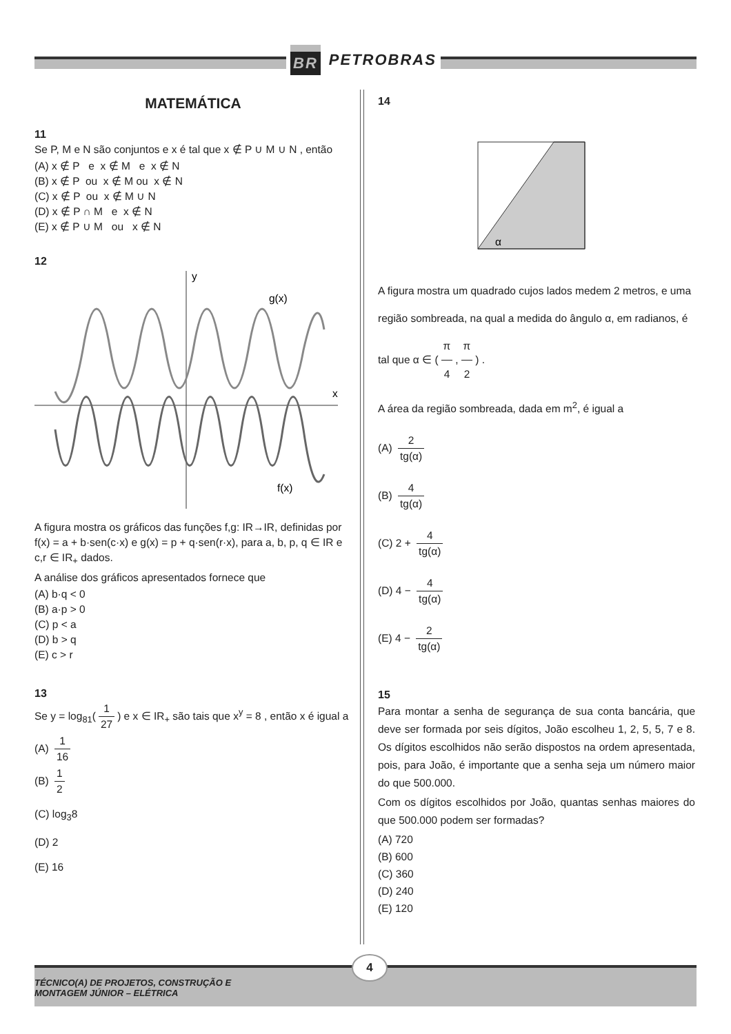BR PETROBRAS
MATEMÁTICA
11
Se P, M e N são conjuntos e x é tal que x ∉ P ∪ M ∪ N , então
(A) x ∉ P e x ∉ M e x ∉ N
(B) x ∉ P ou x ∉ M ou x ∉ N
(C) x ∉ P ou x ∉ M ∪ N
(D) x ∉ P ∩ M e x ∉ N
(E) x ∉ P ∪ M ou x ∉ N
12
y
x
g(x)
f(x)
A figura mostra os gráficos das funções f,g: IR→IR, definidas por f(x) = a + b·sen(c·x) e g(x) = p + q·sen(r·x), para a, b, p, q ∈ IR e c,r ∈ IR<sub>+</sub> dados.
A análise dos gráficos apresentados fornece que
(A) b·q < 0
(B) a·p > 0
(C) p < a
(D) b > q
(E) c > r
13
Se y = log<sub>81</sub>(1 27) e x ∈ IR<sub>+</sub> são tais que x<sup>y</sup> = 8 , então x é igual a
(A) 1 16
(B) 1 2
(C) log<sub>3</sub>8
(D) 2
(E) 16
14
α
A figura mostra um quadrado cujos lados medem 2 metros, e uma região sombreada, na qual a medida do ângulo α, em radianos, é tal que α ∈ (π 4, π 2) .
A área da região sombreada, dada em m<sup>2</sup>, é igual a
(A) 2 tg(α)
(B) 4 tg(α)
(C) 2 + 4 tg(α)
(D) 4 − 4 tg(α)
(E) 4 − 2 tg(α)
15
Para montar a senha de segurança de sua conta bancária, que deve ser formada por seis dígitos, João escolheu 1, 2, 5, 5, 7 e 8. Os dígitos escolhidos não serão dispostos na ordem apresentada, pois, para João, é importante que a senha seja um número maior do que 500.000.
Com os dígitos escolhidos por João, quantas senhas maiores do que 500.000 podem ser formadas?
(A) 720
(B) 600
(C) 360
(D) 240
(E) 120
TÉCNICO(A) DE PROJETOS, CONSTRUÇÃO E
MONTAGEM JÚNIOR – ELÉTRICA
4